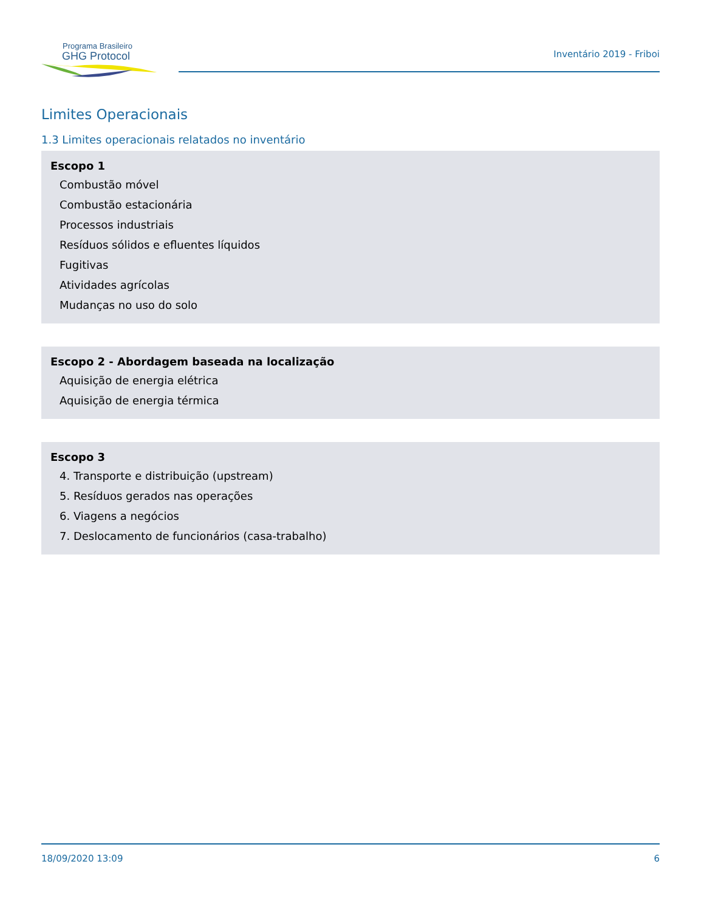Programa Brasileiro
GHG Protocol
Inventário 2019 - Friboi
Limites Operacionais
1.3 Limites operacionais relatados no inventário
Escopo 1
Combustão móvel
Combustão estacionária
Processos industriais
Resíduos sólidos e efluentes líquidos
Fugitivas
Atividades agrícolas
Mudanças no uso do solo
Escopo 2 - Abordagem baseada na localização
Aquisição de energia elétrica
Aquisição de energia térmica
Escopo 3
4. Transporte e distribuição (upstream)
5. Resíduos gerados nas operações
6. Viagens a negócios
7. Deslocamento de funcionários (casa-trabalho)
18/09/2020 13:09 6